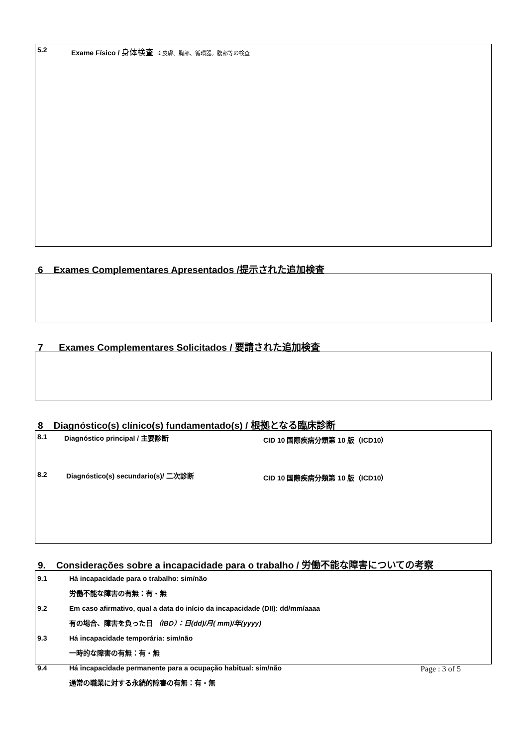5.2 Exame Físico / 身体検査 ※皮膚、胸部、循環器。腹部等の検査
6 Exames Complementares Apresentados /提示された追加検査
7 Exames Complementares Solicitados / 要請された追加検査
8 Diagnóstico(s) clínico(s) fundamentado(s) / 根拠となる臨床診断
8.1 Diagnóstico principal / 主要診断 CID 10 国際疾病分類第 10 版（ICD10）
8.2 Diagnóstico(s) secundario(s)/ 二次診断 CID 10 国際疾病分類第 10 版（ICD10）
9. Considerações sobre a incapacidade para o trabalho / 労働不能な障害についての考察
9.1 Há incapacidade para o trabalho: sim/não
労働不能な障害の有無：有・無
9.2 Em caso afirmativo, qual a data do início da incapacidade (DII): dd/mm/aaaa
有の場合、障害を負った日 （IBD）：日(dd)/月( mm)/年(yyyy)
9.3 Há incapacidade temporária: sim/não
一時的な障害の有無：有・無
9.4 Há incapacidade permanente para a ocupação habitual: sim/não
通常の職業に対する永続的障害の有無：有・無
Page : 3 of 5